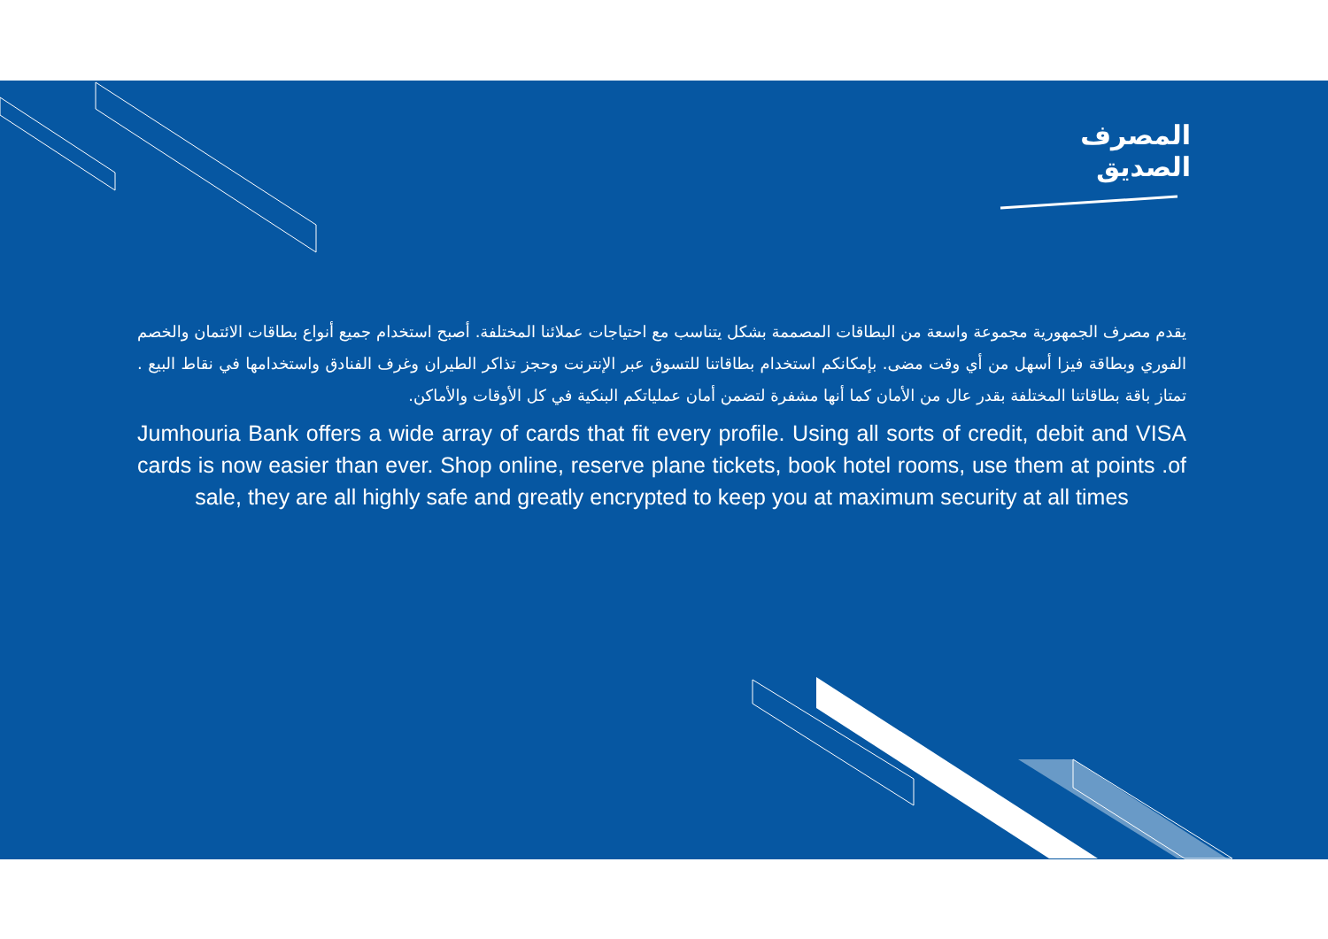المصرف
الصديق
يقدم مصرف الجمهورية مجموعة واسعة من البطاقات المصممة بشكل يتناسب مع احتياجات عملائنا المختلفة. أصبح استخدام جميع أنواع بطاقات الائتمان والخصم الفوري وبطاقة فيزا أسهل من أي وقت مضى. بإمكانكم استخدام بطاقاتنا للتسوق عبر الإنترنت وحجز تذاكر الطيران وغرف الفنادق واستخدامها في نقاط البيع . تمتاز باقة بطاقاتنا المختلفة بقدر عال من الأمان كما أنها مشفرة لتضمن أمان عملياتكم البنكية في كل الأوقات والأماكن.
Jumhouria Bank offers a wide array of cards that fit every profile. Using all sorts of credit, debit and VISA cards is now easier than ever. Shop online, reserve plane tickets, book hotel rooms, use them at points .of sale, they are all highly safe and greatly encrypted to keep you at maximum security at all times